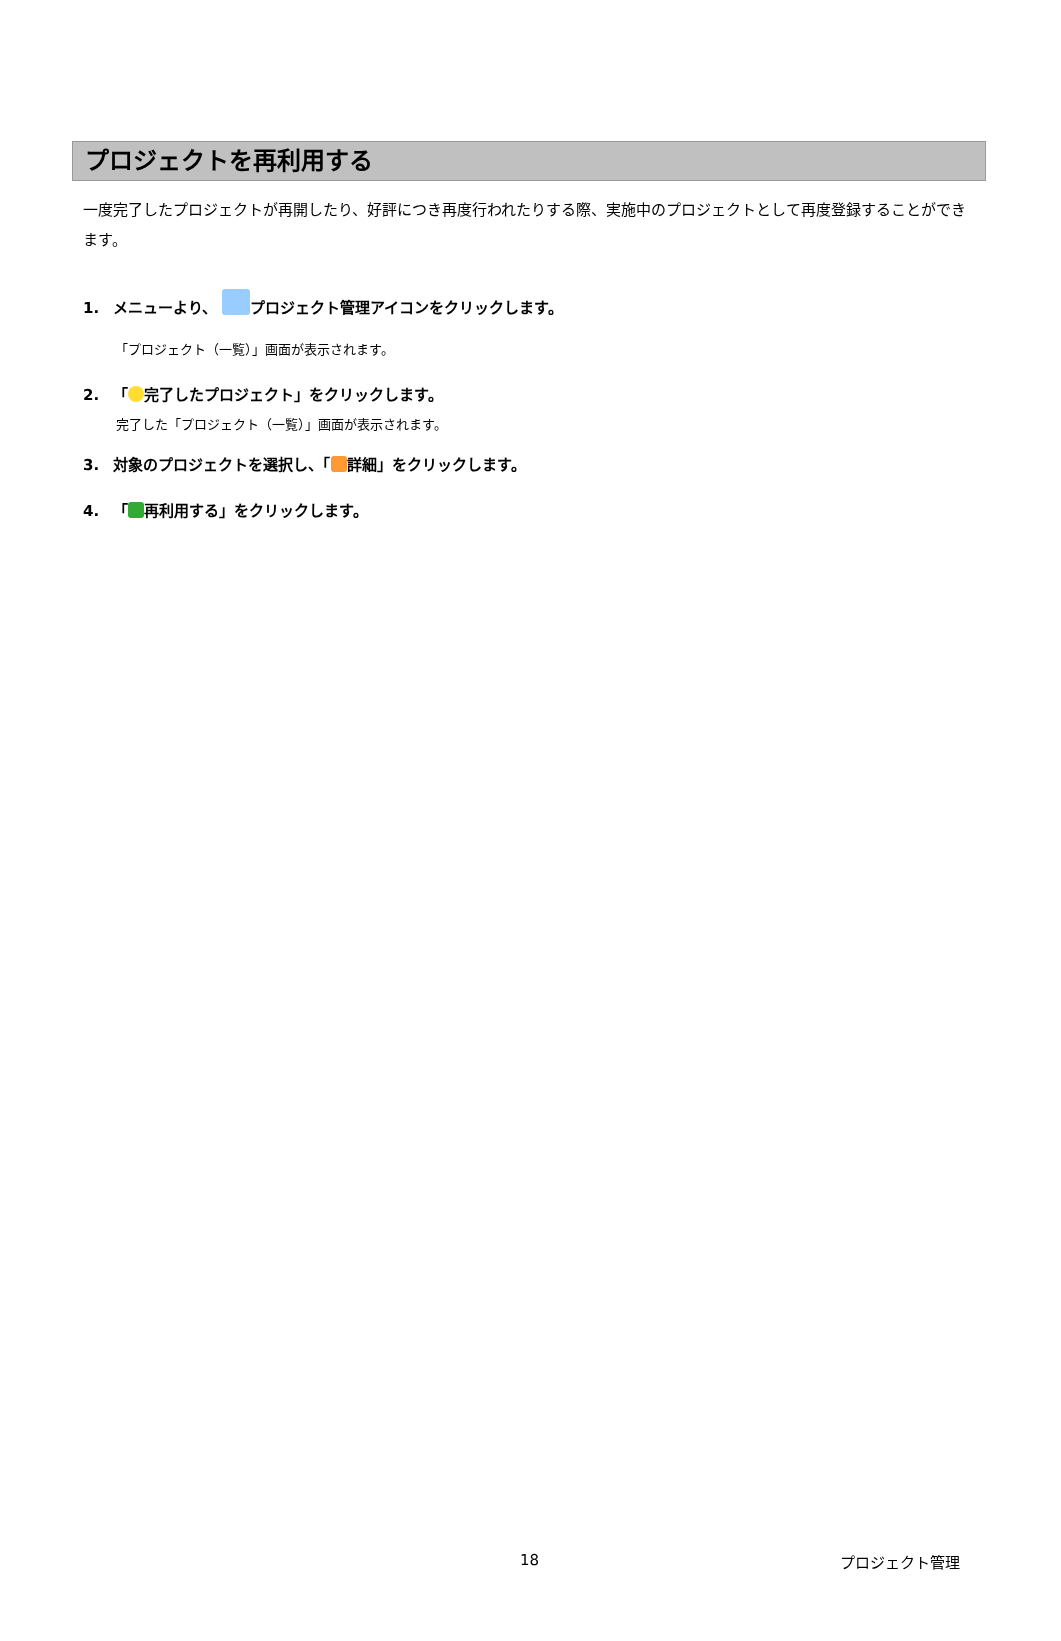プロジェクトを再利用する
一度完了したプロジェクトが再開したり、好評につき再度行われたりする際、実施中のプロジェクトとして再度登録することができます。
1. メニューより、 プロジェクト管理アイコンをクリックします。
「プロジェクト（一覧）」画面が表示されます。
2. 「 完了したプロジェクト」をクリックします。
完了した「プロジェクト（一覧）」画面が表示されます。
3. 対象のプロジェクトを選択し、「 詳細」をクリックします。
4. 「 再利用する」をクリックします。
18 プロジェクト管理